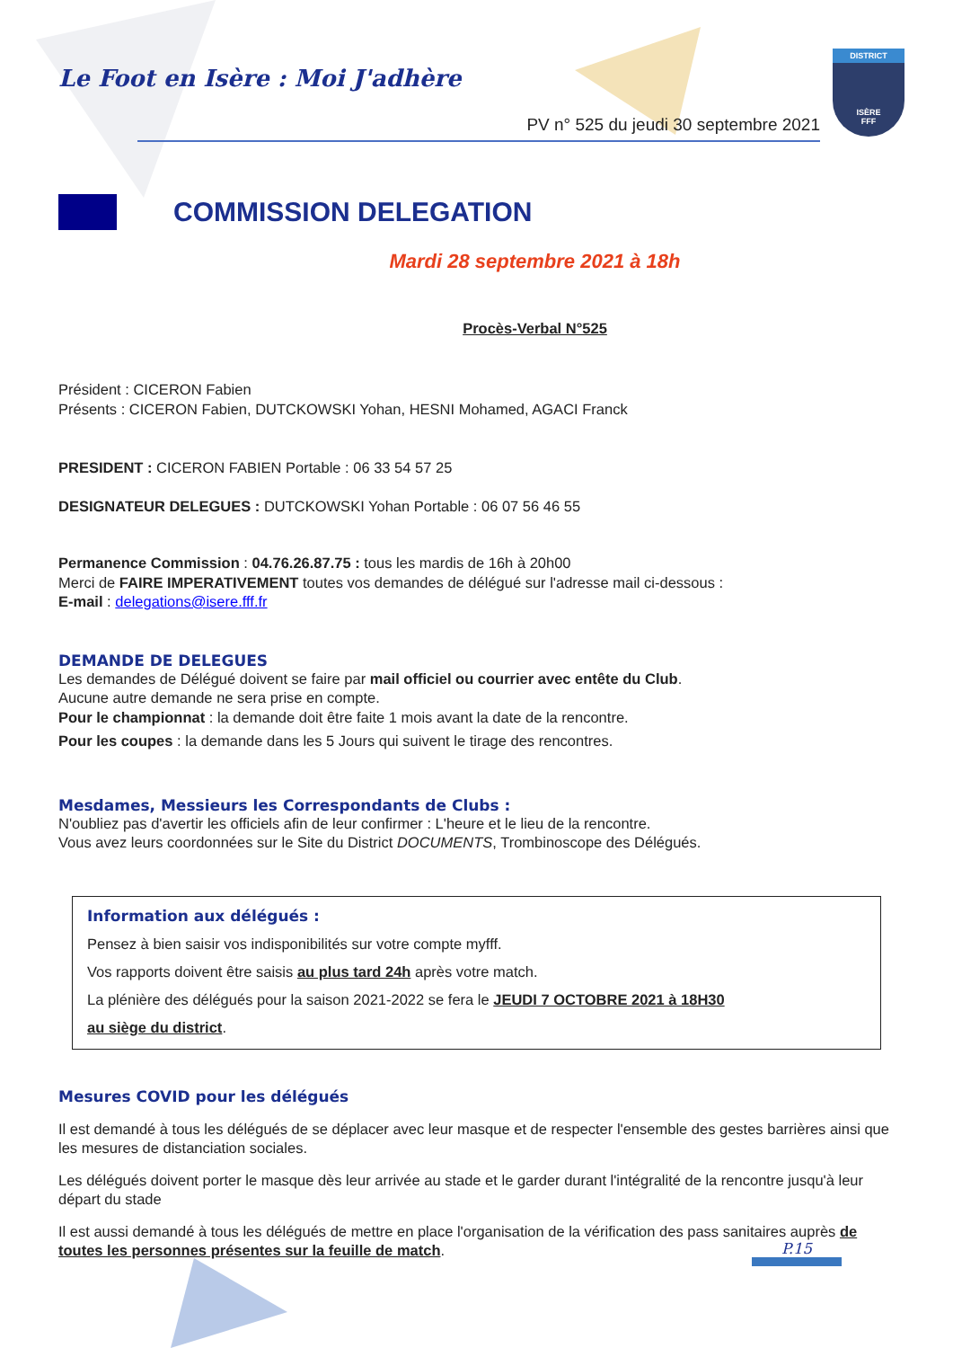DISTRICT
ISÈRE
FFF
Le Foot en Isère : Moi J'adhère
PV n° 525 du jeudi 30 septembre 2021
COMMISSION DELEGATION
Mardi 28 septembre 2021 à 18h
Procès-Verbal N°525
Président : CICERON Fabien
Présents : CICERON Fabien, DUTCKOWSKI Yohan, HESNI Mohamed, AGACI Franck
PRESIDENT : CICERON FABIEN Portable : 06 33 54 57 25
DESIGNATEUR DELEGUES : DUTCKOWSKI Yohan Portable : 06 07 56 46 55
Permanence Commission : 04.76.26.87.75 : tous les mardis de 16h à 20h00
Merci de FAIRE IMPERATIVEMENT toutes vos demandes de délégué sur l'adresse mail ci-dessous :
E-mail : delegations@isere.fff.fr
DEMANDE DE DELEGUES
Les demandes de Délégué doivent se faire par mail officiel ou courrier avec entête du Club.
Aucune autre demande ne sera prise en compte.
Pour le championnat : la demande doit être faite 1 mois avant la date de la rencontre.
Pour les coupes : la demande dans les 5 Jours qui suivent le tirage des rencontres.
Mesdames, Messieurs les Correspondants de Clubs :
N'oubliez pas d'avertir les officiels afin de leur confirmer : L'heure et le lieu de la rencontre.
Vous avez leurs coordonnées sur le Site du District DOCUMENTS, Trombinoscope des Délégués.
Information aux délégués :
Pensez à bien saisir vos indisponibilités sur votre compte myfff.
Vos rapports doivent être saisis au plus tard 24h après votre match.
La plénière des délégués pour la saison 2021-2022 se fera le JEUDI 7 OCTOBRE 2021 à 18H30
au siège du district.
Mesures COVID pour les délégués
Il est demandé à tous les délégués de se déplacer avec leur masque et de respecter l'ensemble des gestes barrières ainsi que les mesures de distanciation sociales.
Les délégués doivent porter le masque dès leur arrivée au stade et le garder durant l'intégralité de la rencontre jusqu'à leur départ du stade
Il est aussi demandé à tous les délégués de mettre en place l'organisation de la vérification des pass sanitaires auprès de toutes les personnes présentes sur la feuille de match.
P.15